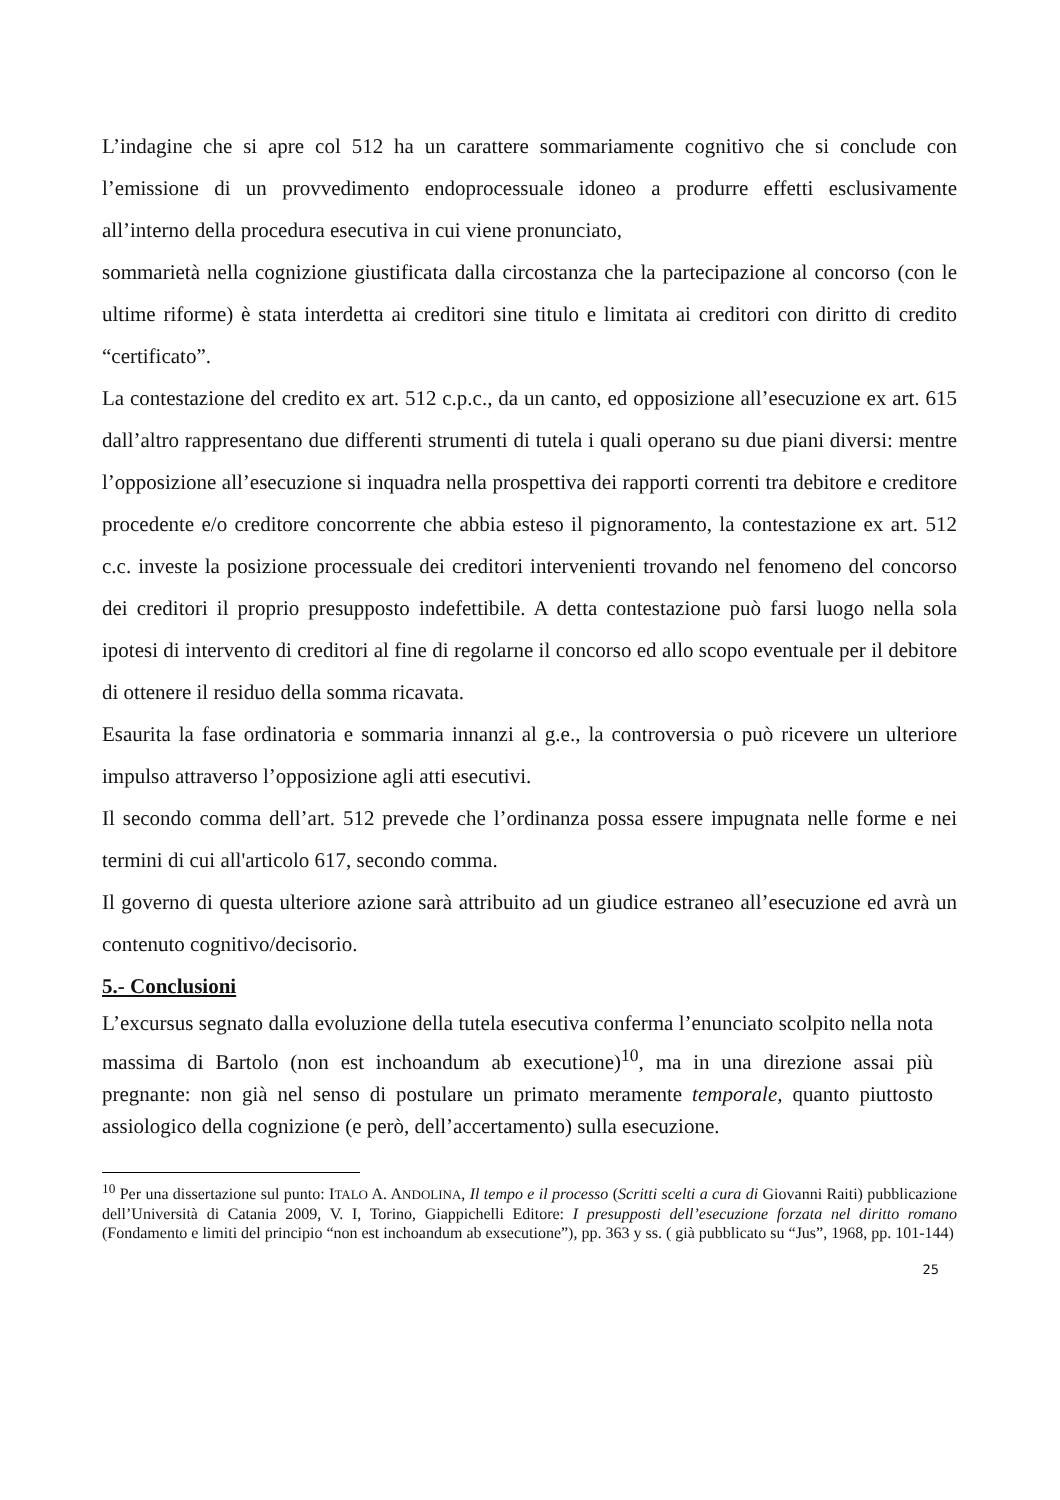L’indagine che si apre col 512 ha un carattere sommariamente cognitivo che si conclude con l’emissione di un provvedimento endoprocessuale idoneo a produrre effetti esclusivamente all’interno della procedura esecutiva in cui viene pronunciato,
sommarietà nella cognizione giustificata dalla circostanza che la partecipazione al concorso (con le ultime riforme) è stata interdetta ai creditori sine titulo e limitata ai creditori con diritto di credito “certificato”.
La contestazione del credito ex art. 512 c.p.c., da un canto, ed opposizione all’esecuzione ex art. 615 dall’altro rappresentano due differenti strumenti di tutela i quali operano su due piani diversi: mentre l’opposizione all’esecuzione si inquadra nella prospettiva dei rapporti correnti tra debitore e creditore procedente e/o creditore concorrente che abbia esteso il pignoramento, la contestazione ex art. 512 c.c. investe la posizione processuale dei creditori intervenienti trovando nel fenomeno del concorso dei creditori il proprio presupposto indefettibile. A detta contestazione può farsi luogo nella sola ipotesi di intervento di creditori al fine di regolarne il concorso ed allo scopo eventuale per il debitore di ottenere il residuo della somma ricavata.
Esaurita la fase ordinatoria e sommaria innanzi al g.e., la controversia o può ricevere un ulteriore impulso attraverso l’opposizione agli atti esecutivi.
Il secondo comma dell’art. 512 prevede che l’ordinanza possa essere impugnata nelle forme e nei termini di cui all'articolo 617, secondo comma.
Il governo di questa ulteriore azione sarà attribuito ad un giudice estraneo all’esecuzione ed avrà un contenuto cognitivo/decisorio.
5.- Conclusioni
L’excursus segnato dalla evoluzione della tutela esecutiva conferma l’enunciato scolpito nella nota massima di Bartolo (non est inchoandum ab executione)<sup>10</sup>, ma in una direzione assai più pregnante: non già nel senso di postulare un primato meramente temporale, quanto piuttosto assiologico della cognizione (e però, dell’accertamento) sulla esecuzione.
<sup>10</sup> Per una dissertazione sul punto: ITALO A. ANDOLINA, Il tempo e il processo (Scritti scelti a cura di Giovanni Raiti) pubblicazione dell’Università di Catania 2009, V. I, Torino, Giappichelli Editore: I presupposti dell’esecuzione forzata nel diritto romano (Fondamento e limiti del principio “non est inchoandum ab exsecutione”), pp. 363 y ss. ( già pubblicato su “Jus”, 1968, pp. 101-144)
25